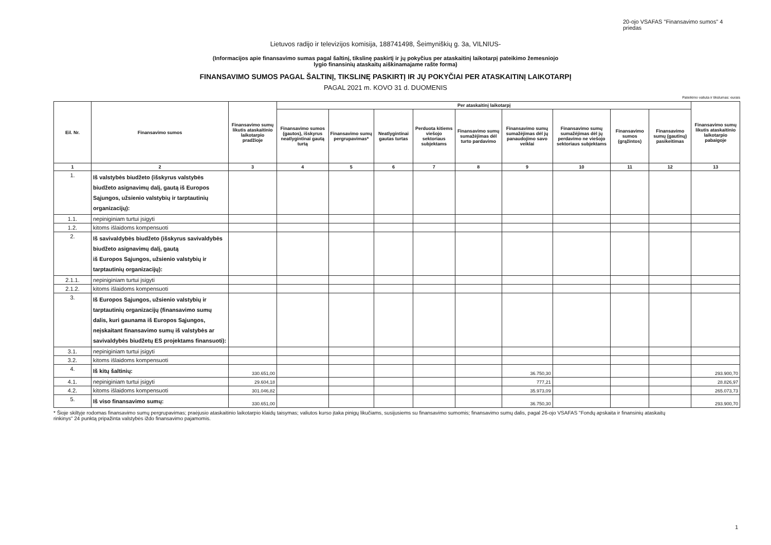20-ojo VSAFAS "Finansavimo sumos" 4 priedas
Lietuvos radijo ir televizijos komisija, 188741498, Šeimyniškių g. 3a, VILNIUS-
(Informacijos apie finansavimo sumas pagal šaltinį, tikslinę paskirtį ir jų pokyčius per ataskaitinį laikotarpį pateikimo žemesniojo
lygio finansinių ataskaitų aiškinamajame rašte forma)
FINANSAVIMO SUMOS PAGAL ŠALTINĮ, TIKSLINĘ PASKIRTĮ IR JŲ POKYČIAI PER ATASKAITINĮ LAIKOTARPĮ
PAGAL 2021 m. KOVO 31 d. DUOMENIS
Pateikimo valiuta ir tikslumas: eurais
| Eil. Nr. | Finansavimo sumos | Finansavimo sumų likutis ataskaitinio laikotarpio pradžioje | Per ataskaitinį laikotarpį | | | | | | | | | Finansavimo sumų likutis ataskaitinio laikotarpio pabaigoje |
| --- | --- | --- | --- | --- | --- | --- | --- | --- | --- | --- | --- | --- |
| | | | Finansavimo sumos (gautos), išskyrus neatlygintinai gautą turtą | Finansavimo sumų pergrupavimas* | Neatlygintinai gautas turtas | Perduota kitiems viešojo sektoriaus subjektams | Finansavimo sumų sumažėjimas dėl turto pardavimo | Finansavimo sumų sumažėjimas dėl jų panaudojimo savo veiklai | Finansavimo sumų sumažėjimas dėl jų perdavimo ne viešojo sektoriaus subjektams | Finansavimo sumos (grąžintos) | Finansavimo sumų (gautinų) pasikeitimas | |
| 1 | 2 | 3 | 4 | 5 | 6 | 7 | 8 | 9 | 10 | 11 | 12 | 13 |
| 1. | Iš valstybės biudžeto (išskyrus valstybės biudžeto asignavimų dalį, gautą iš Europos Sąjungos, užsienio valstybių ir tarptautinių organizacijų): | | | | | | | | | | | |
| 1.1. | nepiniginiam turtui įsigyti | | | | | | | | | | | |
| 1.2. | kitoms išlaidoms kompensuoti | | | | | | | | | | | |
| 2. | Iš savivaldybės biudžeto (išskyrus savivaldybės biudžeto asignavimų dalį, gautą iš Europos Sąjungos, užsienio valstybių ir tarptautinių organizacijų): | | | | | | | | | | | |
| 2.1.1. | nepiniginiam turtui įsigyti | | | | | | | | | | | |
| 2.1.2. | kitoms išlaidoms kompensuoti | | | | | | | | | | | |
| 3. | Iš Europos Sąjungos, užsienio valstybių ir tarptautinių organizacijų (finansavimo sumų dalis, kuri gaunama iš Europos Sąjungos, neįskaitant finansavimo sumų iš valstybės ar savivaldybės biudžetų ES projektams finansuoti): | | | | | | | | | | | |
| 3.1. | nepiniginiam turtui įsigyti | | | | | | | | | | | |
| 3.2. | kitoms išlaidoms kompensuoti | | | | | | | | | | | |
| 4. | Iš kitų šaltinių: | 330.651,00 | | | | | | 36.750,30 | | | | 293.900,70 |
| 4.1. | nepiniginiam turtui įsigyti | 29.604,18 | | | | | | 777,21 | | | | 28.826,97 |
| 4.2. | kitoms išlaidoms kompensuoti | 301.046,82 | | | | | | 35.973,09 | | | | 265.073,73 |
| 5. | Iš viso finansavimo sumų: | 330.651,00 | | | | | | 36.750,30 | | | | 293.900,70 |
* Šioje skiltyje rodomas finansavimo sumų pergrupavimas; praėjusio ataskaitinio laikotarpio klaidų taisymas; valiutos kurso įtaka pinigų likučiams, susijusiems su finansavimo sumomis; finansavimo sumų dalis, pagal 26-ojo VSAFAS "Fondų apskaita ir finansinių ataskaitų rinkinys" 24 punktą pripažinta valstybės iždo finansavimo pajamomis.
1